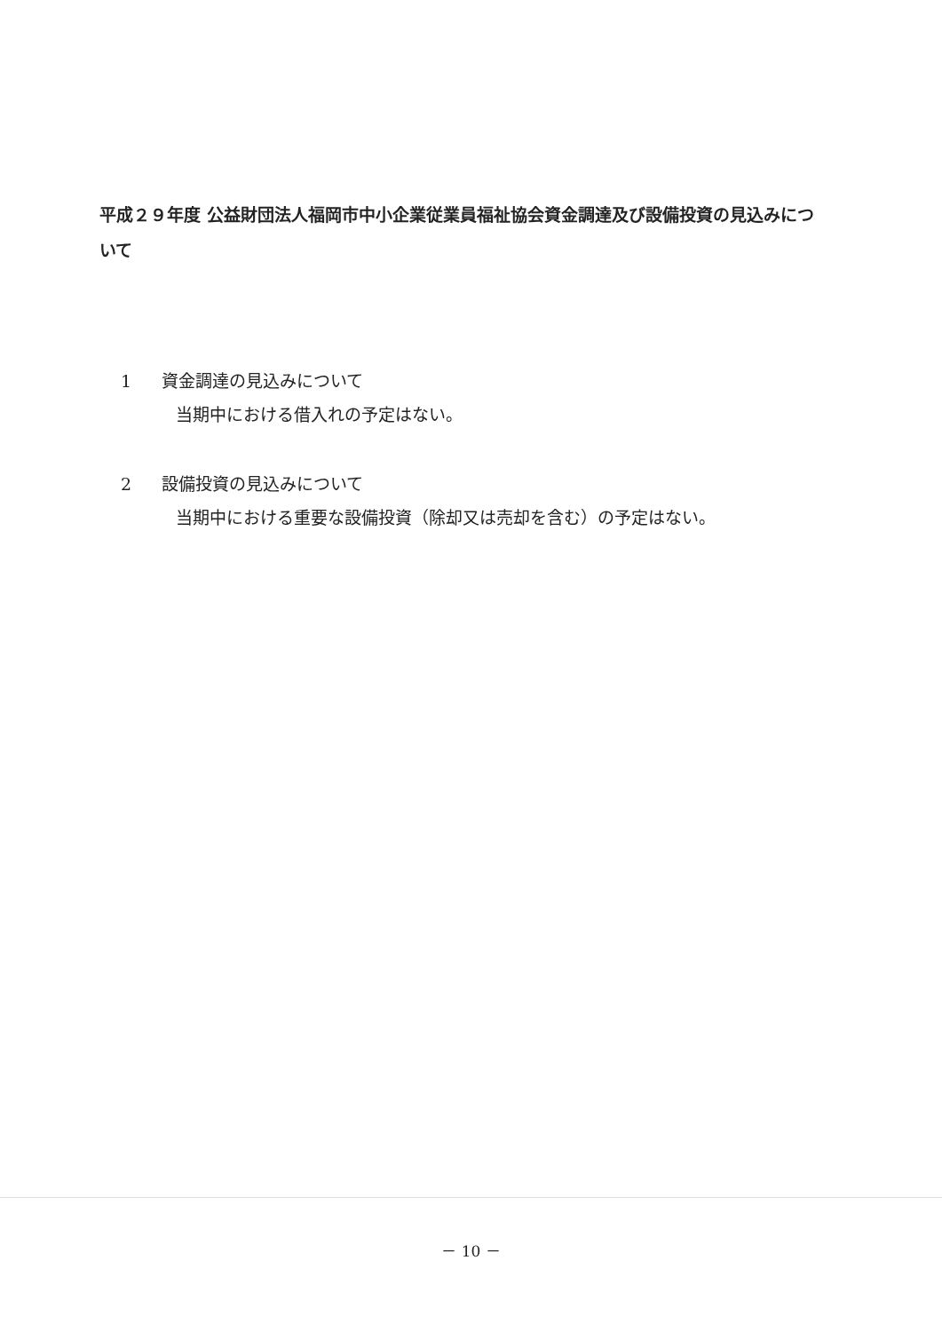平成２９年度 公益財団法人福岡市中小企業従業員福祉協会資金調達及び設備投資の見込みについて
1 資金調達の見込みについて
当期中における借入れの予定はない。
2 設備投資の見込みについて
当期中における重要な設備投資（除却又は売却を含む）の予定はない。
－ 10 －